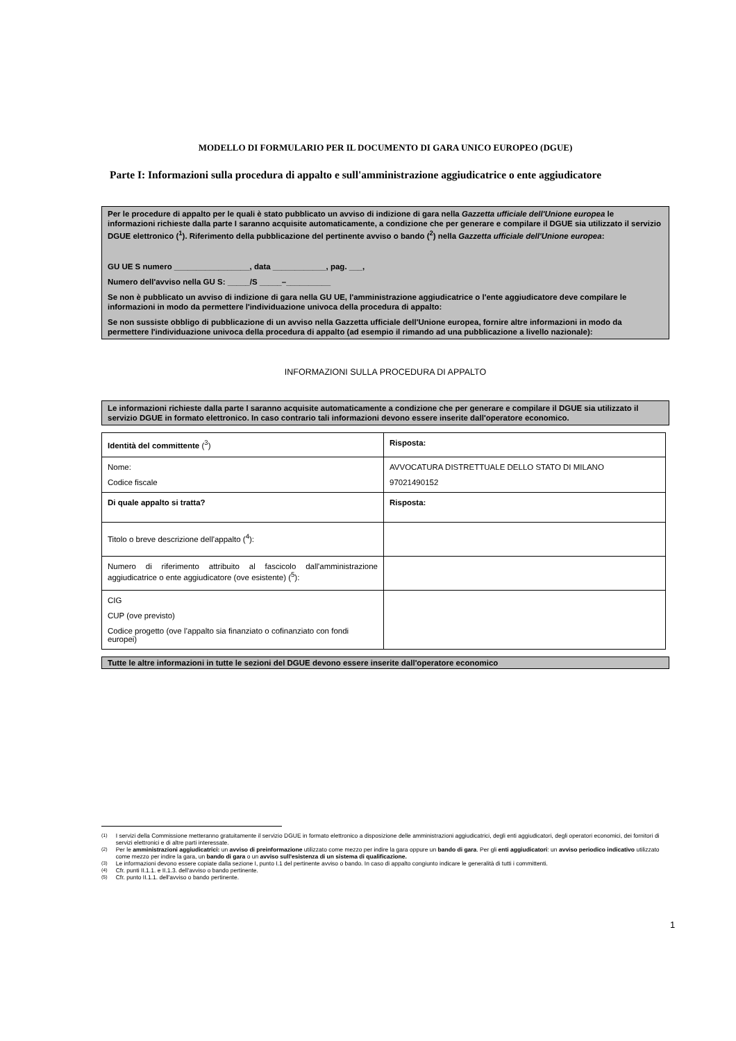MODELLO DI FORMULARIO PER IL DOCUMENTO DI GARA UNICO EUROPEO (DGUE)
Parte I: Informazioni sulla procedura di appalto e sull'amministrazione aggiudicatrice o ente aggiudicatore
Per le procedure di appalto per le quali è stato pubblicato un avviso di indizione di gara nella Gazzetta ufficiale dell'Unione europea le informazioni richieste dalla parte I saranno acquisite automaticamente, a condizione che per generare e compilare il DGUE sia utilizzato il servizio DGUE elettronico (<sup>1</sup>). Riferimento della pubblicazione del pertinente avviso o bando (<sup>2</sup>) nella Gazzetta ufficiale dell'Unione europea:
GU UE S numero _________________, data ____________, pag. ___,
Numero dell'avviso nella GU S: _____/S _____–__________
Se non è pubblicato un avviso di indizione di gara nella GU UE, l'amministrazione aggiudicatrice o l'ente aggiudicatore deve compilare le informazioni in modo da permettere l'individuazione univoca della procedura di appalto:
Se non sussiste obbligo di pubblicazione di un avviso nella Gazzetta ufficiale dell'Unione europea, fornire altre informazioni in modo da permettere l'individuazione univoca della procedura di appalto (ad esempio il rimando ad una pubblicazione a livello nazionale):
INFORMAZIONI SULLA PROCEDURA DI APPALTO
Le informazioni richieste dalla parte I saranno acquisite automaticamente a condizione che per generare e compilare il DGUE sia utilizzato il servizio DGUE in formato elettronico. In caso contrario tali informazioni devono essere inserite dall'operatore economico.
| Identità del committente (<sup>3</sup>) | Risposta: |
| Nome: Codice fiscale | AVVOCATURA DISTRETTUALE DELLO STATO DI MILANO 97021490152 |
| Di quale appalto si tratta? | Risposta: |
| Titolo o breve descrizione dell'appalto (<sup>4</sup>): | |
| Numero di riferimento attribuito al fascicolo dall'amministrazione aggiudicatrice o ente aggiudicatore (ove esistente) (<sup>5</sup>): | |
| CIG CUP (ove previsto) Codice progetto (ove l’appalto sia finanziato o cofinanziato con fondi europei) | |
Tutte le altre informazioni in tutte le sezioni del DGUE devono essere inserite dall'operatore economico
<sup>(1)</sup> I servizi della Commissione metteranno gratuitamente il servizio DGUE in formato elettronico a disposizione delle amministrazioni aggiudicatrici, degli enti aggiudicatori, degli operatori economici, dei fornitori di servizi elettronici e di altre parti interessate.
<sup>(2)</sup> Per le amministrazioni aggiudicatrici: un avviso di preinformazione utilizzato come mezzo per indire la gara oppure un bando di gara. Per gli enti aggiudicatori: un avviso periodico indicativo utilizzato come mezzo per indire la gara, un bando di gara o un avviso sull'esistenza di un sistema di qualificazione.
<sup>(3)</sup> Le informazioni devono essere copiate dalla sezione I, punto I.1 del pertinente avviso o bando. In caso di appalto congiunto indicare le generalità di tutti i committenti.
<sup>(4)</sup> Cfr. punti II.1.1. e II.1.3. dell'avviso o bando pertinente.
<sup>(5)</sup> Cfr. punto II.1.1. dell'avviso o bando pertinente.
1